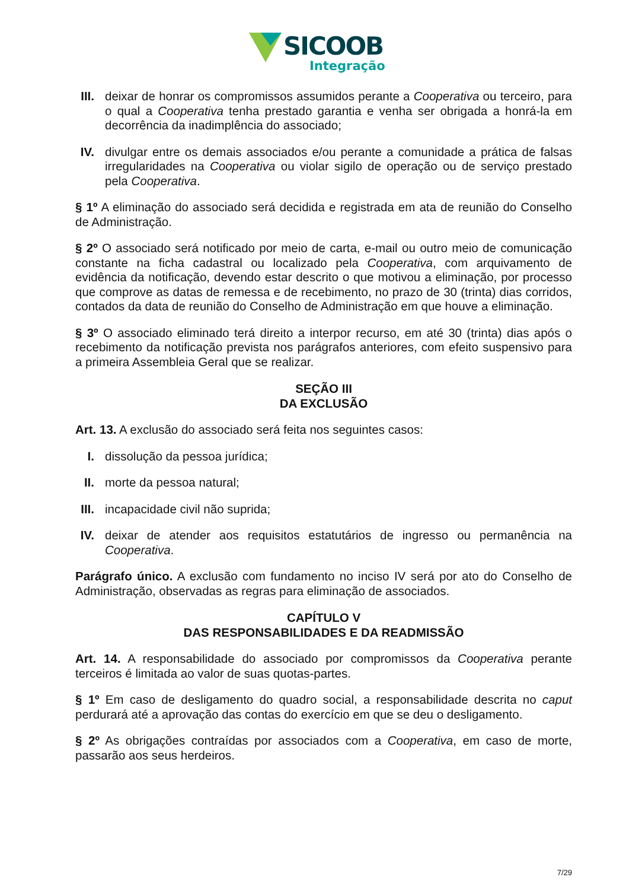SICOOB
Integração
III. deixar de honrar os compromissos assumidos perante a Cooperativa ou terceiro, para o qual a Cooperativa tenha prestado garantia e venha ser obrigada a honrá-la em decorrência da inadimplência do associado;
IV. divulgar entre os demais associados e/ou perante a comunidade a prática de falsas irregularidades na Cooperativa ou violar sigilo de operação ou de serviço prestado pela Cooperativa.
§ 1º A eliminação do associado será decidida e registrada em ata de reunião do Conselho de Administração.
§ 2º O associado será notificado por meio de carta, e-mail ou outro meio de comunicação constante na ficha cadastral ou localizado pela Cooperativa, com arquivamento de evidência da notificação, devendo estar descrito o que motivou a eliminação, por processo que comprove as datas de remessa e de recebimento, no prazo de 30 (trinta) dias corridos, contados da data de reunião do Conselho de Administração em que houve a eliminação.
§ 3º O associado eliminado terá direito a interpor recurso, em até 30 (trinta) dias após o recebimento da notificação prevista nos parágrafos anteriores, com efeito suspensivo para a primeira Assembleia Geral que se realizar.
SEÇÃO III
DA EXCLUSÃO
Art. 13. A exclusão do associado será feita nos seguintes casos:
I. dissolução da pessoa jurídica;
II. morte da pessoa natural;
III. incapacidade civil não suprida;
IV. deixar de atender aos requisitos estatutários de ingresso ou permanência na Cooperativa.
Parágrafo único. A exclusão com fundamento no inciso IV será por ato do Conselho de Administração, observadas as regras para eliminação de associados.
CAPÍTULO V
DAS RESPONSABILIDADES E DA READMISSÃO
Art. 14. A responsabilidade do associado por compromissos da Cooperativa perante terceiros é limitada ao valor de suas quotas-partes.
§ 1º Em caso de desligamento do quadro social, a responsabilidade descrita no caput perdurará até a aprovação das contas do exercício em que se deu o desligamento.
§ 2º As obrigações contraídas por associados com a Cooperativa, em caso de morte, passarão aos seus herdeiros.
7/29